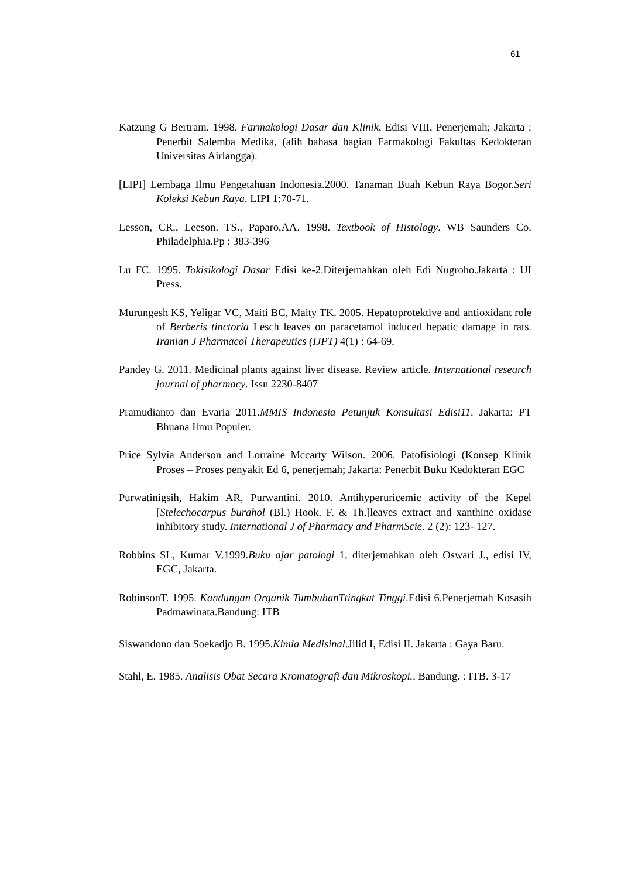61
Katzung G Bertram. 1998. Farmakologi Dasar dan Klinik, Edisi VIII, Penerjemah; Jakarta : Penerbit Salemba Medika, (alih bahasa bagian Farmakologi Fakultas Kedokteran Universitas Airlangga).
[LIPI] Lembaga Ilmu Pengetahuan Indonesia.2000. Tanaman Buah Kebun Raya Bogor.Seri Koleksi Kebun Raya. LIPI 1:70-71.
Lesson, CR., Leeson. TS., Paparo,AA. 1998. Textbook of Histology. WB Saunders Co. Philadelphia.Pp : 383-396
Lu FC. 1995. Tokisikologi Dasar Edisi ke-2.Diterjemahkan oleh Edi Nugroho.Jakarta : UI Press.
Murungesh KS, Yeligar VC, Maiti BC, Maity TK. 2005. Hepatoprotektive and antioxidant role of Berberis tinctoria Lesch leaves on paracetamol induced hepatic damage in rats. Iranian J Pharmacol Therapeutics (IJPT) 4(1) : 64-69.
Pandey G. 2011. Medicinal plants against liver disease. Review article. International research journal of pharmacy. Issn 2230-8407
Pramudianto dan Evaria 2011.MMIS Indonesia Petunjuk Konsultasi Edisi11. Jakarta: PT Bhuana Ilmu Populer.
Price Sylvia Anderson and Lorraine Mccarty Wilson. 2006. Patofisiologi (Konsep Klinik Proses – Proses penyakit Ed 6, penerjemah; Jakarta: Penerbit Buku Kedokteran EGC
Purwatinigsih, Hakim AR, Purwantini. 2010. Antihyperuricemic activity of the Kepel [Stelechocarpus burahol (Bl.) Hook. F. & Th.]leaves extract and xanthine oxidase inhibitory study. International J of Pharmacy and PharmScie. 2 (2): 123- 127.
Robbins SL, Kumar V.1999.Buku ajar patologi 1, diterjemahkan oleh Oswari J., edisi IV, EGC, Jakarta.
RobinsonT. 1995. Kandungan Organik TumbuhanTtingkat Tinggi.Edisi 6.Penerjemah Kosasih Padmawinata.Bandung: ITB
Siswandono dan Soekadjo B. 1995.Kimia Medisinal.Jilid I, Edisi II. Jakarta : Gaya Baru.
Stahl, E. 1985. Analisis Obat Secara Kromatografi dan Mikroskopi.. Bandung. : ITB. 3-17